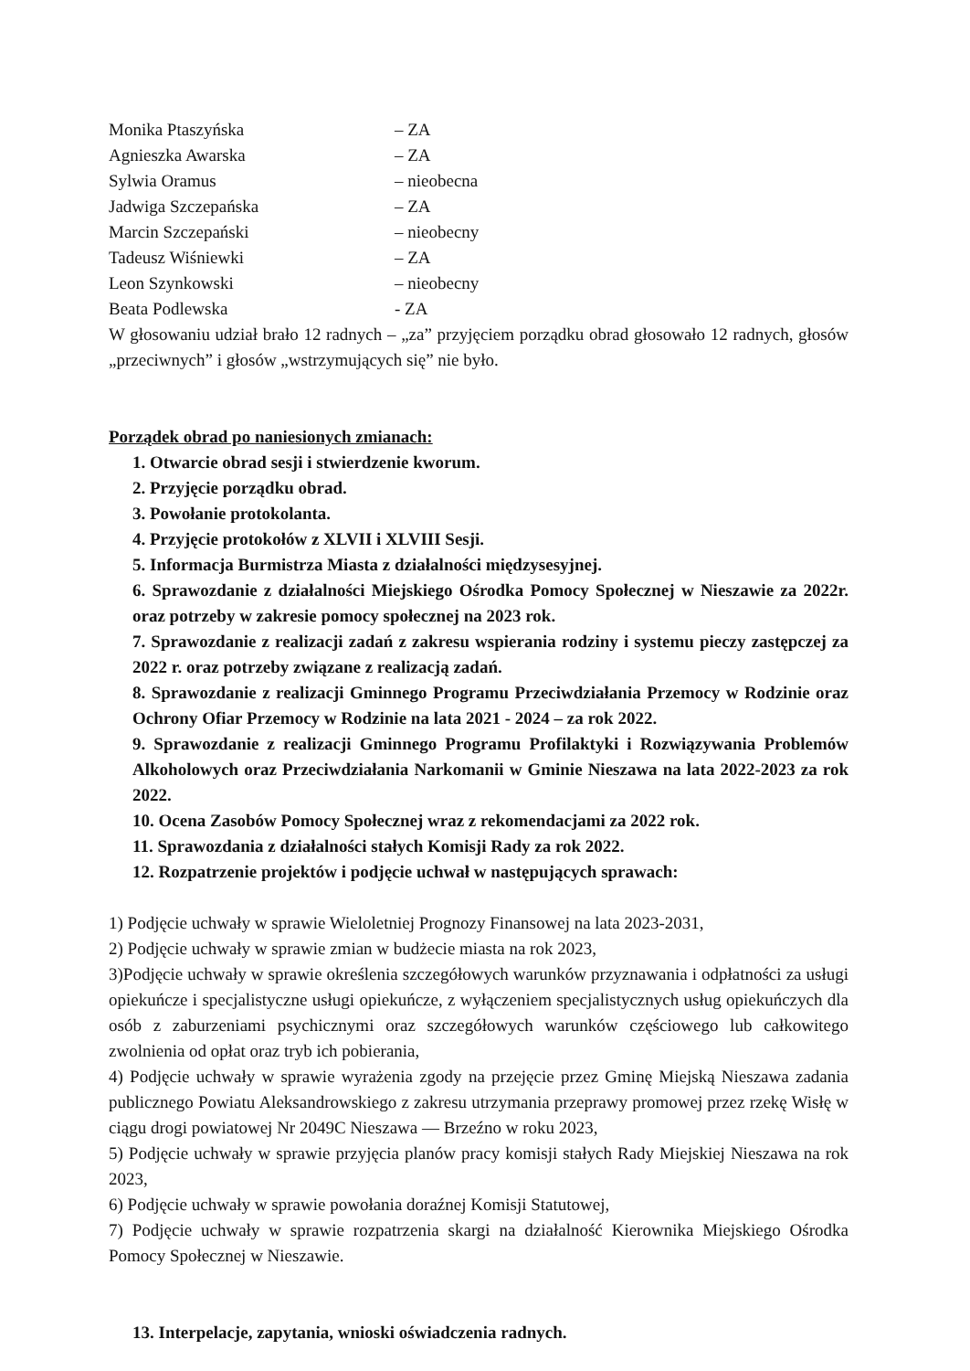Monika Ptaszyńska – ZA
Agnieszka Awarska – ZA
Sylwia Oramus – nieobecna
Jadwiga Szczepańska – ZA
Marcin Szczepański – nieobecny
Tadeusz Wiśniewki – ZA
Leon Szynkowski – nieobecny
Beata Podlewska - ZA
W głosowaniu udział brało 12 radnych – „za” przyjęciem porządku obrad głosowało 12 radnych, głosów „przeciwnych” i głosów „wstrzymujących się” nie było.
Porządek obrad po naniesionych zmianach:
1. Otwarcie obrad sesji i stwierdzenie kworum.
2. Przyjęcie porządku obrad.
3. Powołanie protokolanta.
4. Przyjęcie protokołów z XLVII i XLVIII Sesji.
5. Informacja Burmistrza Miasta z działalności międzysesyjnej.
6. Sprawozdanie z działalności Miejskiego Ośrodka Pomocy Społecznej w Nieszawie za 2022r. oraz potrzeby w zakresie pomocy społecznej na 2023 rok.
7. Sprawozdanie z realizacji zadań z zakresu wspierania rodziny i systemu pieczy zastępczej za 2022 r. oraz potrzeby związane z realizacją zadań.
8. Sprawozdanie z realizacji Gminnego Programu Przeciwdziałania Przemocy w Rodzinie oraz Ochrony Ofiar Przemocy w Rodzinie na lata 2021 - 2024 – za rok 2022.
9. Sprawozdanie z realizacji Gminnego Programu Profilaktyki i Rozwiązywania Problemów Alkoholowych oraz Przeciwdziałania Narkomanii w Gminie Nieszawa na lata 2022-2023 za rok 2022.
10. Ocena Zasobów Pomocy Społecznej wraz z rekomendacjami za 2022 rok.
11. Sprawozdania z działalności stałych Komisji Rady za rok 2022.
12. Rozpatrzenie projektów i podjęcie uchwał w następujących sprawach:
1) Podjęcie uchwały w sprawie Wieloletniej Prognozy Finansowej na lata 2023-2031,
2) Podjęcie uchwały w sprawie zmian w budżecie miasta na rok 2023,
3)Podjęcie uchwały w sprawie określenia szczegółowych warunków przyznawania i odpłatności za usługi opiekuńcze i specjalistyczne usługi opiekuńcze, z wyłączeniem specjalistycznych usług opiekuńczych dla osób z zaburzeniami psychicznymi oraz szczegółowych warunków częściowego lub całkowitego zwolnienia od opłat oraz tryb ich pobierania,
4) Podjęcie uchwały w sprawie wyrażenia zgody na przejęcie przez Gminę Miejską Nieszawa zadania publicznego Powiatu Aleksandrowskiego z zakresu utrzymania przeprawy promowej przez rzekę Wisłę w ciągu drogi powiatowej Nr 2049C Nieszawa — Brzeźno w roku 2023,
5) Podjęcie uchwały w sprawie przyjęcia planów pracy komisji stałych Rady Miejskiej Nieszawa na rok 2023,
6) Podjęcie uchwały w sprawie powołania doraźnej Komisji Statutowej,
7) Podjęcie uchwały w sprawie rozpatrzenia skargi na działalność Kierownika Miejskiego Ośrodka Pomocy Społecznej w Nieszawie.
13. Interpelacje, zapytania, wnioski oświadczenia radnych.